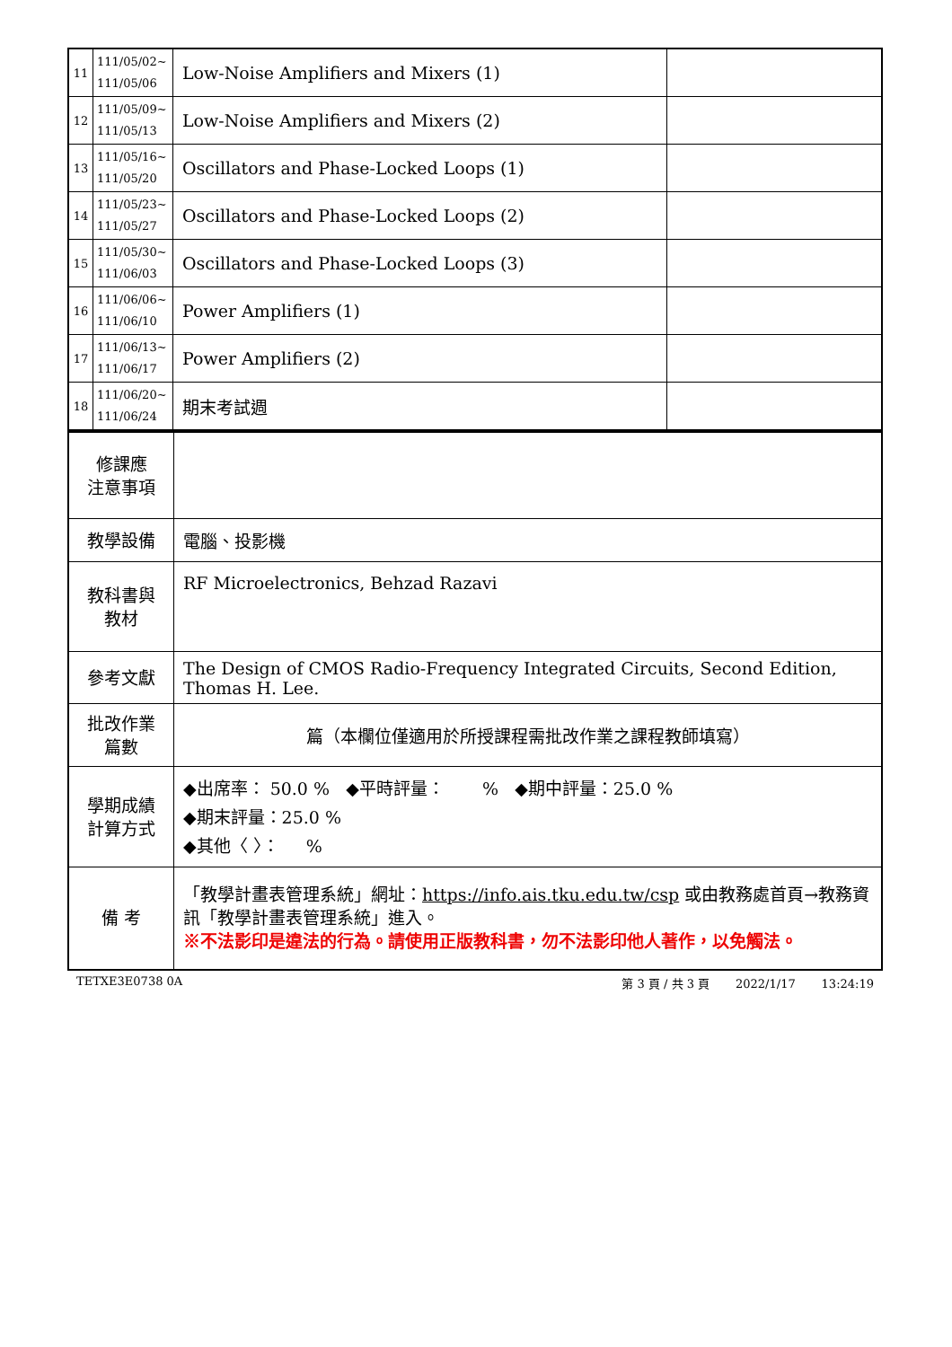| 11 | 111/05/02~ 111/05/06 | Low-Noise Amplifiers and Mixers (1) | |
| 12 | 111/05/09~ 111/05/13 | Low-Noise Amplifiers and Mixers (2) | |
| 13 | 111/05/16~ 111/05/20 | Oscillators and Phase-Locked Loops (1) | |
| 14 | 111/05/23~ 111/05/27 | Oscillators and Phase-Locked Loops (2) | |
| 15 | 111/05/30~ 111/06/03 | Oscillators and Phase-Locked Loops (3) | |
| 16 | 111/06/06~ 111/06/10 | Power Amplifiers (1) | |
| 17 | 111/06/13~ 111/06/17 | Power Amplifiers (2) | |
| 18 | 111/06/20~ 111/06/24 | 期末考試週 | |
| 修課應 注意事項 | |
| 教學設備 | 電腦、投影機 |
| 教科書與 教材 | RF Microelectronics, Behzad Razavi |
| 參考文獻 | The Design of CMOS Radio-Frequency Integrated Circuits, Second Edition, Thomas H. Lee. |
| 批改作業 篇數 | 篇（本欄位僅適用於所授課程需批改作業之課程教師填寫） |
| 學期成績 計算方式 | ◆出席率： 50.0 % ◆平時評量： % ◆期中評量：25.0 % ◆期末評量：25.0 % ◆其他〈 〉： % |
| 備 考 | 「教學計畫表管理系統」網址： https://info.ais.tku.edu.tw/csp 或由教務處首頁→教務資訊「教學計畫表管理系統」進入。 ※不法影印是違法的行為。請使用正版教科書，勿不法影印他人著作，以免觸法。 |
TETXE3E0738 0A 第 3 頁 / 共 3 頁 2022/1/17 13:24:19